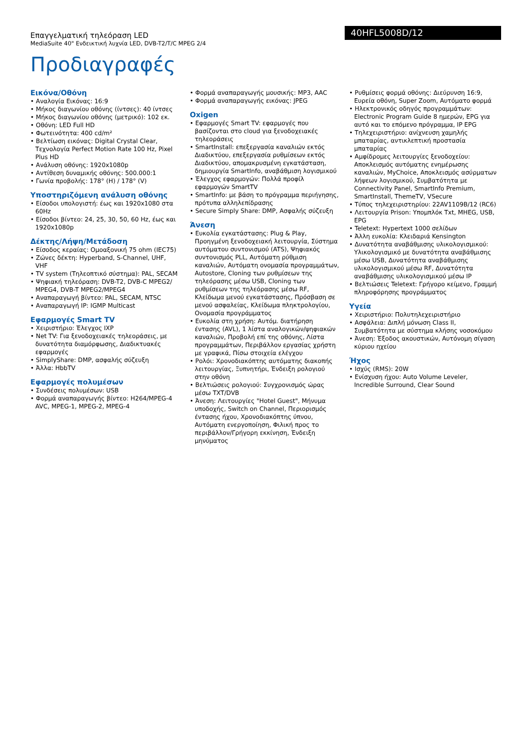Επαγγελματική τηλεόραση LED
MediaSuite 40" Ενδεικτική λυχνία LED, DVB-T2/T/C MPEG 2/4
40HFL5008D/12
Προδιαγραφές
Εικόνα/Οθόνη
• Αναλογία Εικόνας: 16:9
• Μήκος διαγωνίου οθόνης (ίντσες): 40 ίντσες
• Μήκος διαγωνίου οθόνης (μετρικό): 102 εκ.
• Οθόνη: LED Full HD
• Φωτεινότητα: 400 cd/m²
• Βελτίωση εικόνας: Digital Crystal Clear, Τεχνολογία Perfect Motion Rate 100 Hz, Pixel Plus HD
• Ανάλυση οθόνης: 1920x1080p
• Αντίθεση δυναμικής οθόνης: 500.000:1
• Γωνία προβολής: 178° (H) / 178° (V)
Υποστηριζόμενη ανάλυση οθόνης
• Είσοδοι υπολογιστή: έως και 1920x1080 στα 60Hz
• Είσοδοι βίντεο: 24, 25, 30, 50, 60 Hz, έως και 1920x1080p
Δέκτης/Λήψη/Μετάδοση
• Είσοδος κεραίας: Ομοαξονική 75 ohm (IEC75)
• Ζώνες δέκτη: Hyperband, S-Channel, UHF, VHF
• TV system (Τηλεοπτικό σύστημα): PAL, SECAM
• Ψηφιακή τηλεόραση: DVB-T2, DVB-C MPEG2/ MPEG4, DVB-T MPEG2/MPEG4
• Αναπαραγωγή βίντεο: PAL, SECAM, NTSC
• Αναπαραγωγή IP: IGMP Multicast
Εφαρμογές Smart TV
• Χειριστήριο: Έλεγχος IXP
• Net TV: Για ξενοδοχειακές τηλεοράσεις, με δυνατότητα διαμόρφωσης, Διαδικτυακές εφαρμογές
• SimplyShare: DMP, ασφαλής σύζευξη
• Άλλα: HbbTV
Εφαρμογές πολυμέσων
• Συνδέσεις πολυμέσων: USB
• Φορμά αναπαραγωγής βίντεο: H264/MPEG-4 AVC, MPEG-1, MPEG-2, MPEG-4
• Φορμά αναπαραγωγής μουσικής: MP3, AAC
• Φορμά αναπαραγωγής εικόνας: JPEG
Oxigen
• Εφαρμογές Smart TV: εφαρμογές που βασίζονται στο cloud για ξενοδοχειακές τηλεοράσεις
• SmartInstall: επεξεργασία καναλιών εκτός Διαδικτύου, επεξεργασία ρυθμίσεων εκτός Διαδικτύου, απομακρυσμένη εγκατάσταση, δημιουργία SmartInfo, αναβάθμιση λογισμικού
• Έλεγχος εφαρμογών: Πολλά προφίλ εφαρμογών SmartTV
• SmartInfo: με βάση το πρόγραμμα περιήγησης, πρότυπα αλληλεπίδρασης
• Secure Simply Share: DMP, Ασφαλής σύζευξη
Άνεση
• Ευκολία εγκατάστασης: Plug & Play, Προηγμένη ξενοδοχειακή λειτουργία, Σύστημα αυτόματου συντονισμού (ATS), Ψηφιακός συντονισμός PLL, Αυτόματη ρύθμιση καναλιών, Αυτόματη ονομασία προγραμμάτων, Autostore, Cloning των ρυθμίσεων της τηλεόρασης μέσω USB, Cloning των ρυθμίσεων της τηλεόρασης μέσω RF, Κλείδωμα μενού εγκατάστασης, Πρόσβαση σε μενού ασφαλείας, Κλείδωμα πληκτρολογίου, Ονομασία προγράμματος
• Ευκολία στη χρήση: Αυτόμ. διατήρηση έντασης (AVL), 1 λίστα αναλογικών/ψηφιακών καναλιών, Προβολή επί της οθόνης, Λίστα προγραμμάτων, Περιβάλλον εργασίας χρήστη με γραφικά, Πίσω στοιχεία ελέγχου
• Ρολόι: Χρονοδιακόπτης αυτόματης διακοπής λειτουργίας, Ξυπνητήρι, Ένδειξη ρολογιού στην οθόνη
• Βελτιώσεις ρολογιού: Συγχρονισμός ώρας μέσω TXT/DVB
• Άνεση: Λειτουργίες "Hotel Guest", Μήνυμα υποδοχής, Switch on Channel, Περιορισμός έντασης ήχου, Χρονοδιακόπτης ύπνου, Αυτόματη ενεργοποίηση, Φιλική προς το περιβάλλον/Γρήγορη εκκίνηση, Ένδειξη μηνύματος
• Ρυθμίσεις φορμά οθόνης: Διεύρυνση 16:9, Ευρεία οθόνη, Super Zoom, Αυτόματο φορμά
• Ηλεκτρονικός οδηγός προγραμμάτων: Electronic Program Guide 8 ημερών, EPG για αυτό και το επόμενο πρόγραμμα, IP EPG
• Τηλεχειριστήριο: ανίχνευση χαμηλής μπαταρίας, αντικλεπτική προστασία μπαταρίας
• Αμφίδρομες λειτουργίες ξενοδοχείου: Αποκλεισμός αυτόματης ενημέρωσης καναλιών, MyChoice, Αποκλεισμός ασύρματων λήψεων λογισμικού, Συμβατότητα με Connectivity Panel, SmartInfo Premium, SmartInstall, ThemeTV, VSecure
• Τύπος τηλεχειριστηρίου: 22AV1109B/12 (RC6)
• Λειτουργία Prison: Υπομπλόκ Txt, MHEG, USB, EPG
• Teletext: Hypertext 1000 σελίδων
• Άλλη ευκολία: Κλειδαριά Kensington
• Δυνατότητα αναβάθμισης υλικολογισμικού: Υλικολογισμικό με δυνατότητα αναβάθμισης μέσω USB, Δυνατότητα αναβάθμισης υλικολογισμικού μέσω RF, Δυνατότητα αναβάθμισης υλικολογισμικού μέσω IP
• Βελτιώσεις Teletext: Γρήγορο κείμενο, Γραμμή πληροφόρησης προγράμματος
Υγεία
• Χειριστήριο: Πολυτηλεχειριστήριο
• Ασφάλεια: Διπλή μόνωση Class II, Συμβατότητα με σύστημα κλήσης νοσοκόμου
• Άνεση: Έξοδος ακουστικών, Αυτόνομη σίγαση κύριου ηχείου
Ήχος
• Ισχύς (RMS): 20W
• Ενίσχυση ήχου: Auto Volume Leveler, Incredible Surround, Clear Sound